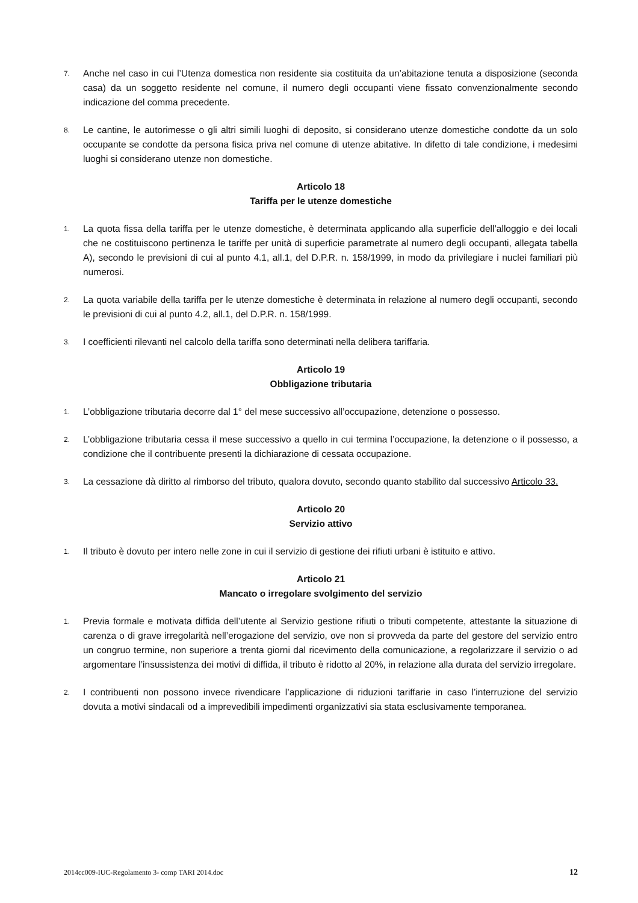7. Anche nel caso in cui l’Utenza domestica non residente sia costituita da un’abitazione tenuta a disposizione (seconda casa) da un soggetto residente nel comune, il numero degli occupanti viene fissato convenzionalmente secondo indicazione del comma precedente.
8. Le cantine, le autorimesse o gli altri simili luoghi di deposito, si considerano utenze domestiche condotte da un solo occupante se condotte da persona fisica priva nel comune di utenze abitative. In difetto di tale condizione, i medesimi luoghi si considerano utenze non domestiche.
Articolo 18
Tariffa per le utenze domestiche
1. La quota fissa della tariffa per le utenze domestiche, è determinata applicando alla superficie dell’alloggio e dei locali che ne costituiscono pertinenza le tariffe per unità di superficie parametrate al numero degli occupanti, allegata tabella A), secondo le previsioni di cui al punto 4.1, all.1, del D.P.R. n. 158/1999, in modo da privilegiare i nuclei familiari più numerosi.
2. La quota variabile della tariffa per le utenze domestiche è determinata in relazione al numero degli occupanti, secondo le previsioni di cui al punto 4.2, all.1, del D.P.R. n. 158/1999.
3. I coefficienti rilevanti nel calcolo della tariffa sono determinati nella delibera tariffaria.
Articolo 19
Obbligazione tributaria
1. L’obbligazione tributaria decorre dal 1° del mese successivo all’occupazione, detenzione o possesso.
2. L’obbligazione tributaria cessa il mese successivo a quello in cui termina l’occupazione, la detenzione o il possesso, a condizione che il contribuente presenti la dichiarazione di cessata occupazione.
3. La cessazione dà diritto al rimborso del tributo, qualora dovuto, secondo quanto stabilito dal successivo Articolo 33.
Articolo 20
Servizio attivo
1. Il tributo è dovuto per intero nelle zone in cui il servizio di gestione dei rifiuti urbani è istituito e attivo.
Articolo 21
Mancato o irregolare svolgimento del servizio
1. Previa formale e motivata diffida dell’utente al Servizio gestione rifiuti o tributi competente, attestante la situazione di carenza o di grave irregolarità nell’erogazione del servizio, ove non si provveda da parte del gestore del servizio entro un congruo termine, non superiore a trenta giorni dal ricevimento della comunicazione, a regolarizzare il servizio o ad argomentare l’insussistenza dei motivi di diffida, il tributo è ridotto al 20%, in relazione alla durata del servizio irregolare.
2. I contribuenti non possono invece rivendicare l’applicazione di riduzioni tariffarie in caso l’interruzione del servizio dovuta a motivi sindacali od a imprevedibili impedimenti organizzativi sia stata esclusivamente temporanea.
2014cc009-IUC-Regolamento 3- comp TARI 2014.doc 12